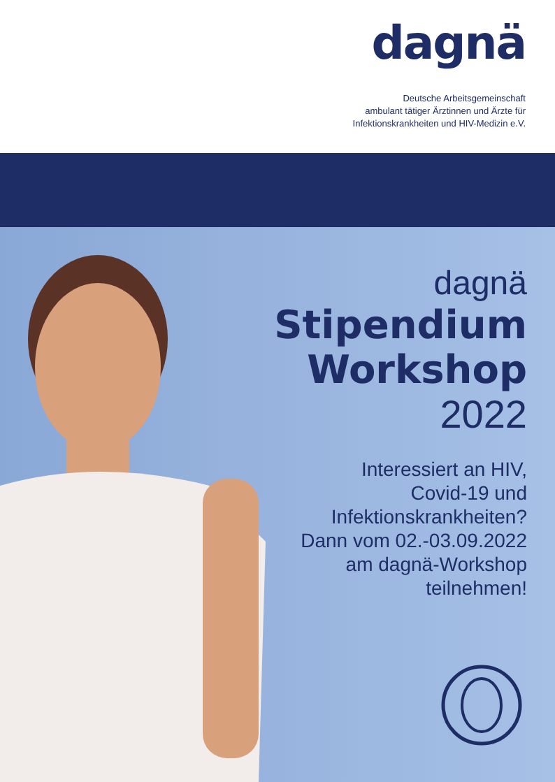dagnä
Deutsche Arbeitsgemeinschaft
ambulant tätiger Ärztinnen und Ärzte für
Infektionskrankheiten und HIV-Medizin e.V.
dagnä
Stipendium
Workshop
2022
Interessiert an HIV,
Covid-19 und
Infektionskrankheiten?
Dann vom 02.-03.09.2022
am dagnä-Workshop
teilnehmen!